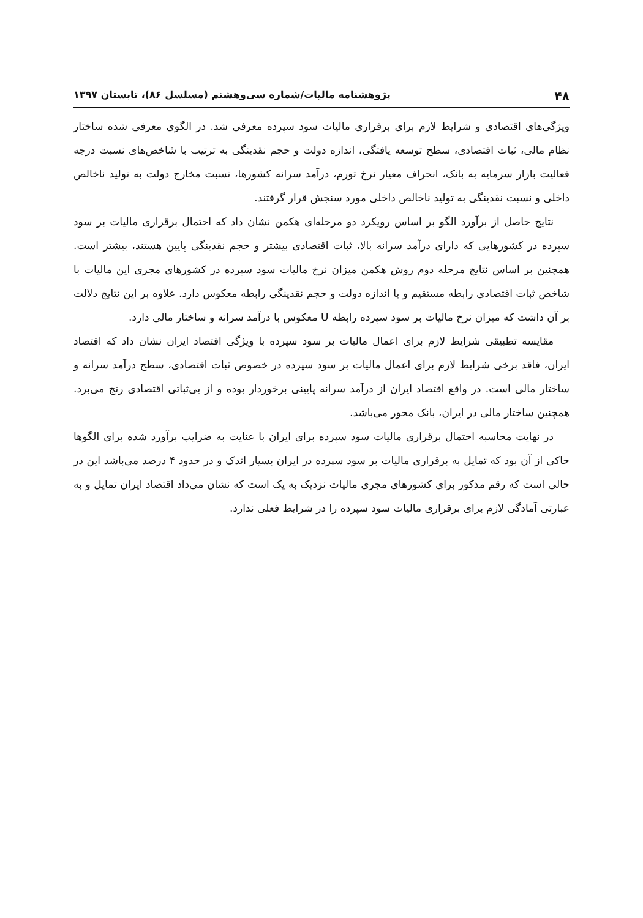۴۸ پژوهشنامه مالیات/شماره سی‌وهشتم (مسلسل ۸۶)، تابستان ۱۳۹۷
ویژگی‌های اقتصادی و شرایط لازم برای برقراری مالیات سود سپرده معرفی شد. در الگوی معرفی شده ساختار نظام مالی، ثبات اقتصادی، سطح توسعه یافتگی، اندازه دولت و حجم نقدینگی به ترتیب با شاخص‌های نسبت درجه فعالیت بازار سرمایه به بانک، انحراف معیار نرخ تورم، درآمد سرانه کشورها، نسبت مخارج دولت به تولید ناخالص داخلی و نسبت نقدینگی به تولید ناخالص داخلی مورد سنجش قرار گرفتند.
نتایج حاصل از برآورد الگو بر اساس رویکرد دو مرحله‌ای هکمن نشان داد که احتمال برقراری مالیات بر سود سپرده در کشورهایی که دارای درآمد سرانه بالا، ثبات اقتصادی بیشتر و حجم نقدینگی پایین هستند، بیشتر است. همچنین بر اساس نتایج مرحله دوم روش هکمن میزان نرخ مالیات سود سپرده در کشورهای مجری این مالیات با شاخص ثبات اقتصادی رابطه مستقیم و با اندازه دولت و حجم نقدینگی رابطه معکوس دارد. علاوه بر این نتایج دلالت بر آن داشت که میزان نرخ مالیات بر سود سپرده رابطه U معکوس با درآمد سرانه و ساختار مالی دارد.
مقایسه تطبیقی شرایط لازم برای اعمال مالیات بر سود سپرده با ویژگی اقتصاد ایران نشان داد که اقتصاد ایران، فاقد برخی شرایط لازم برای اعمال مالیات بر سود سپرده در خصوص ثبات اقتصادی، سطح درآمد سرانه و ساختار مالی است. در واقع اقتصاد ایران از درآمد سرانه پایینی برخوردار بوده و از بی‌ثباتی اقتصادی رنج می‌برد. همچنین ساختار مالی در ایران، بانک محور می‌باشد.
در نهایت محاسبه احتمال برقراری مالیات سود سپرده برای ایران با عنایت به ضرایب برآورد شده برای الگوها حاکی از آن بود که تمایل به برقراری مالیات بر سود سپرده در ایران بسیار اندک و در حدود ۴ درصد می‌باشد این در حالی است که رقم مذکور برای کشورهای مجری مالیات نزدیک به یک است که نشان می‌داد اقتصاد ایران تمایل و به عبارتی آمادگی لازم برای برقراری مالیات سود سپرده را در شرایط فعلی ندارد.